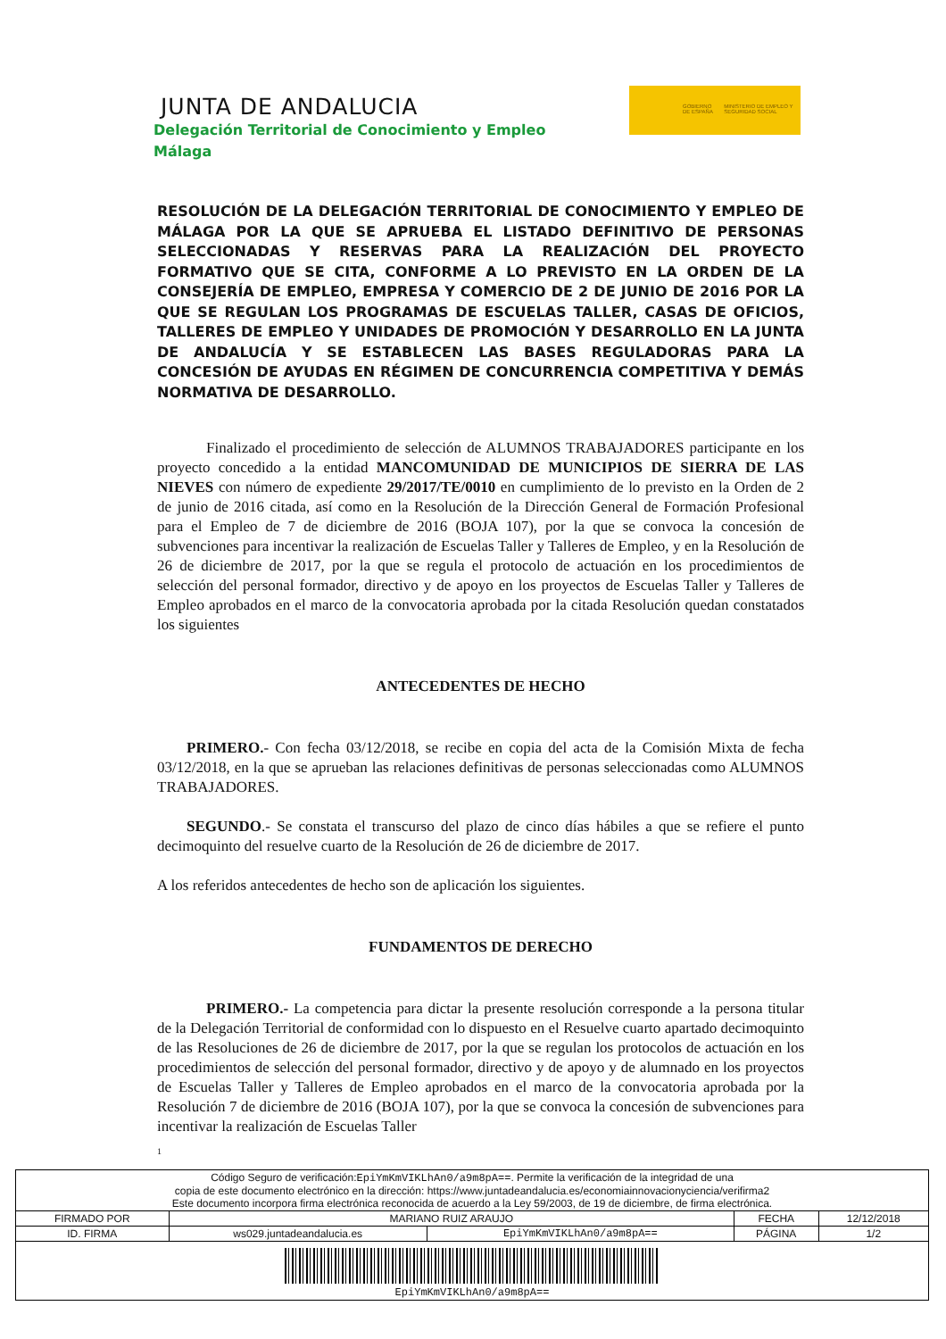JUNTA DE ANDALUCIA
Delegación Territorial de Conocimiento y Empleo
Málaga
GOBIERNO DE ESPAÑA MINISTERIO DE EMPLEO Y SEGURIDAD SOCIAL
RESOLUCIÓN DE LA DELEGACIÓN TERRITORIAL DE CONOCIMIENTO Y EMPLEO DE MÁLAGA POR LA QUE SE APRUEBA EL LISTADO DEFINITIVO DE PERSONAS SELECCIONADAS Y RESERVAS PARA LA REALIZACIÓN DEL PROYECTO FORMATIVO QUE SE CITA, CONFORME A LO PREVISTO EN LA ORDEN DE LA CONSEJERÍA DE EMPLEO, EMPRESA Y COMERCIO DE 2 DE JUNIO DE 2016 POR LA QUE SE REGULAN LOS PROGRAMAS DE ESCUELAS TALLER, CASAS DE OFICIOS, TALLERES DE EMPLEO Y UNIDADES DE PROMOCIÓN Y DESARROLLO EN LA JUNTA DE ANDALUCÍA Y SE ESTABLECEN LAS BASES REGULADORAS PARA LA CONCESIÓN DE AYUDAS EN RÉGIMEN DE CONCURRENCIA COMPETITIVA Y DEMÁS NORMATIVA DE DESARROLLO.
Finalizado el procedimiento de selección de ALUMNOS TRABAJADORES participante en los proyecto concedido a la entidad MANCOMUNIDAD DE MUNICIPIOS DE SIERRA DE LAS NIEVES con número de expediente 29/2017/TE/0010 en cumplimiento de lo previsto en la Orden de 2 de junio de 2016 citada, así como en la Resolución de la Dirección General de Formación Profesional para el Empleo de 7 de diciembre de 2016 (BOJA 107), por la que se convoca la concesión de subvenciones para incentivar la realización de Escuelas Taller y Talleres de Empleo, y en la Resolución de 26 de diciembre de 2017, por la que se regula el protocolo de actuación en los procedimientos de selección del personal formador, directivo y de apoyo en los proyectos de Escuelas Taller y Talleres de Empleo aprobados en el marco de la convocatoria aprobada por la citada Resolución quedan constatados los siguientes
ANTECEDENTES DE HECHO
PRIMERO.- Con fecha 03/12/2018, se recibe en copia del acta de la Comisión Mixta de fecha 03/12/2018, en la que se aprueban las relaciones definitivas de personas seleccionadas como ALUMNOS TRABAJADORES.
SEGUNDO.- Se constata el transcurso del plazo de cinco días hábiles a que se refiere el punto decimoquinto del resuelve cuarto de la Resolución de 26 de diciembre de 2017.
A los referidos antecedentes de hecho son de aplicación los siguientes.
FUNDAMENTOS DE DERECHO
PRIMERO.- La competencia para dictar la presente resolución corresponde a la persona titular de la Delegación Territorial de conformidad con lo dispuesto en el Resuelve cuarto apartado decimoquinto de las Resoluciones de 26 de diciembre de 2017, por la que se regulan los protocolos de actuación en los procedimientos de selección del personal formador, directivo y de apoyo y de alumnado en los proyectos de Escuelas Taller y Talleres de Empleo aprobados en el marco de la convocatoria aprobada por la Resolución 7 de diciembre de 2016 (BOJA 107), por la que se convoca la concesión de subvenciones para incentivar la realización de Escuelas Taller
1
| Código Seguro de verificación: EpiYmKmVIKLhAn0/a9m8pA== . Permite la verificación de la integridad de una copia de este documento electrónico en la dirección: https://www.juntadeandalucia.es/economiainnovacionyciencia/verifirma2 Este documento incorpora firma electrónica reconocida de acuerdo a la Ley 59/2003, de 19 de diciembre, de firma electrónica. | | | | |
| FIRMADO POR | MARIANO RUIZ ARAUJO | | FECHA | 12/12/2018 |
| ID. FIRMA | ws029.juntadeandalucia.es | EpiYmKmVIKLhAn0/a9m8pA== | PÁGINA | 1/2 |
| EpiYmKmVIKLhAn0/a9m8pA== | | | | |